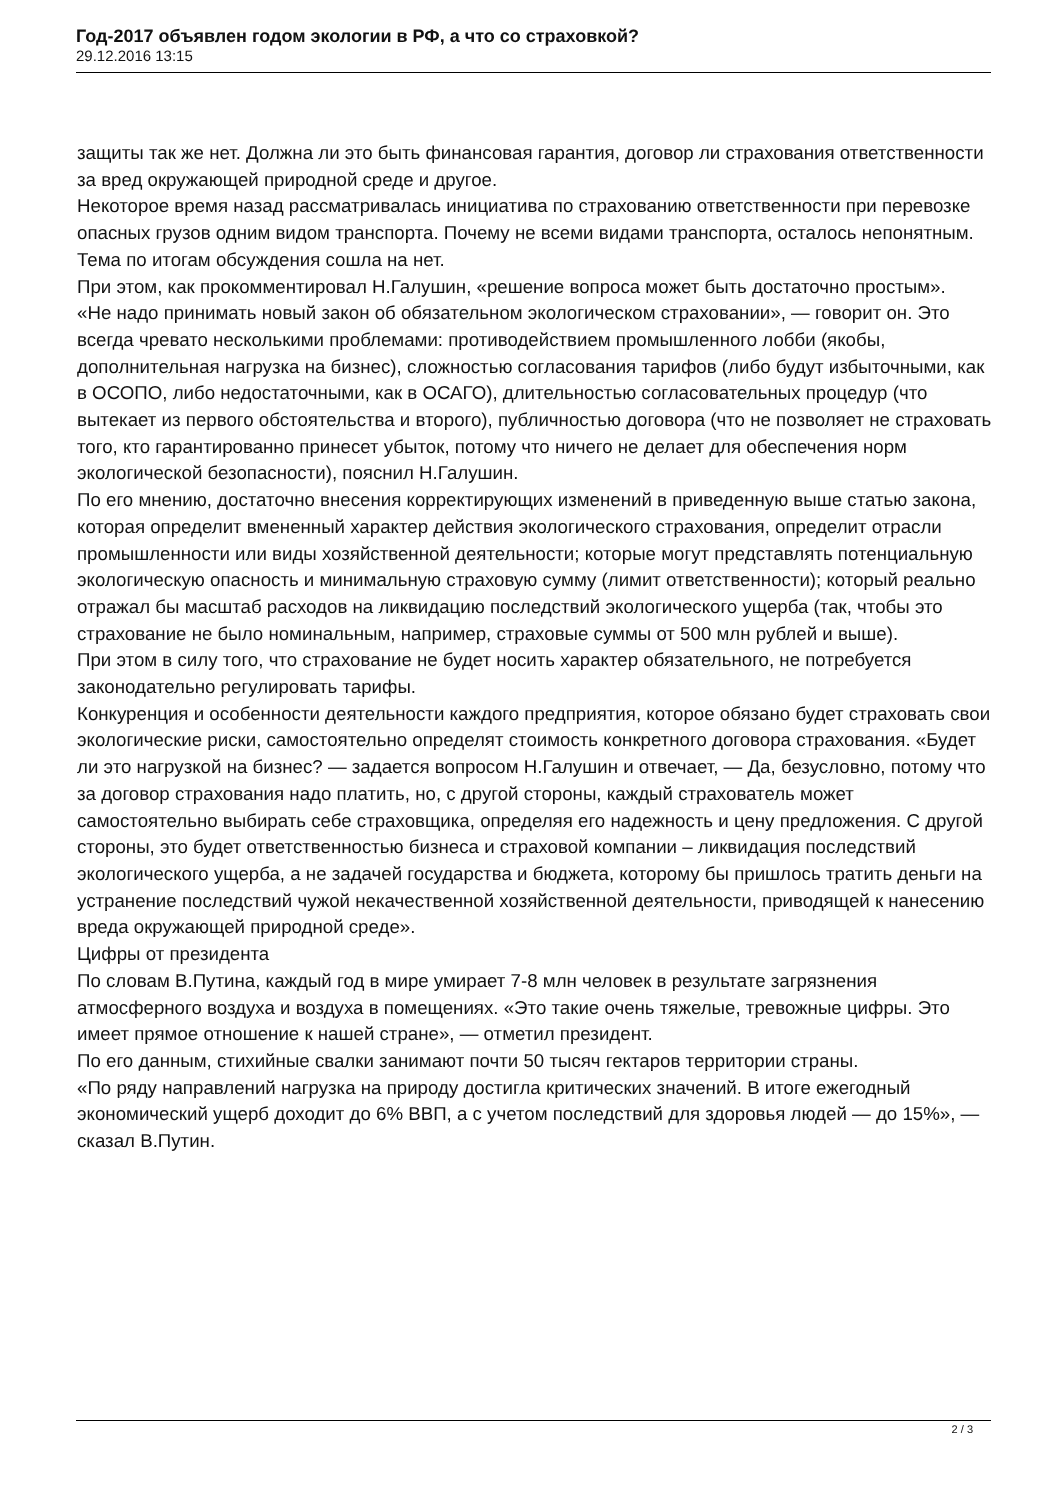Год-2017 объявлен годом экологии в РФ, а что со страховкой?
29.12.2016 13:15
защиты так же нет. Должна ли это быть финансовая гарантия, договор ли страхования ответственности за вред окружающей природной среде и другое.
Некоторое время назад рассматривалась инициатива по страхованию ответственности при перевозке опасных грузов одним видом транспорта. Почему не всеми видами транспорта, осталось непонятным. Тема по итогам обсуждения сошла на нет.
При этом, как прокомментировал Н.Галушин, «решение вопроса может быть достаточно простым».
«Не надо принимать новый закон об обязательном экологическом страховании», — говорит он. Это всегда чревато несколькими проблемами: противодействием промышленного лобби (якобы, дополнительная нагрузка на бизнес), сложностью согласования тарифов (либо будут избыточными, как в ОСОПО, либо недостаточными, как в ОСАГО), длительностью согласовательных процедур (что вытекает из первого обстоятельства и второго), публичностью договора (что не позволяет не страховать того, кто гарантированно принесет убыток, потому что ничего не делает для обеспечения норм экологической безопасности), пояснил Н.Галушин.
По его мнению, достаточно внесения корректирующих изменений в приведенную выше статью закона, которая определит вмененный характер действия экологического страхования, определит отрасли промышленности или виды хозяйственной деятельности; которые могут представлять потенциальную экологическую опасность и минимальную страховую сумму (лимит ответственности); который реально отражал бы масштаб расходов на ликвидацию последствий экологического ущерба (так, чтобы это страхование не было номинальным, например, страховые суммы от 500 млн рублей и выше).
При этом в силу того, что страхование не будет носить характер обязательного, не потребуется законодательно регулировать тарифы.
Конкуренция и особенности деятельности каждого предприятия, которое обязано будет страховать свои экологические риски, самостоятельно определят стоимость конкретного договора страхования. «Будет ли это нагрузкой на бизнес? — задается вопросом Н.Галушин и отвечает, — Да, безусловно, потому что за договор страхования надо платить, но, с другой стороны, каждый страхователь может самостоятельно выбирать себе страховщика, определяя его надежность и цену предложения. С другой стороны, это будет ответственностью бизнеса и страховой компании – ликвидация последствий экологического ущерба, а не задачей государства и бюджета, которому бы пришлось тратить деньги на устранение последствий чужой некачественной хозяйственной деятельности, приводящей к нанесению вреда окружающей природной среде».
Цифры от президента
По словам В.Путина, каждый год в мире умирает 7-8 млн человек в результате загрязнения атмосферного воздуха и воздуха в помещениях. «Это такие очень тяжелые, тревожные цифры. Это имеет прямое отношение к нашей стране», — отметил президент.
По его данным, стихийные свалки занимают почти 50 тысяч гектаров территории страны.
«По ряду направлений нагрузка на природу достигла критических значений. В итоге ежегодный экономический ущерб доходит до 6% ВВП, а с учетом последствий для здоровья людей — до 15%», — сказал В.Путин.
2 / 3